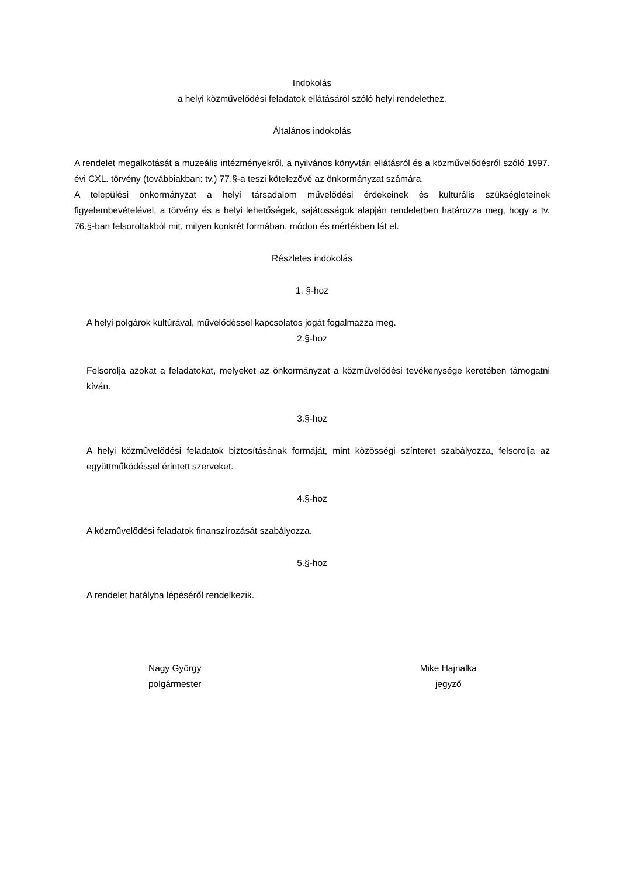Indokolás
a helyi közművelődési feladatok ellátásáról szóló helyi rendelethez.
Általános indokolás
A rendelet megalkotását a muzeális intézményekről, a nyilvános könyvtári ellátásról és a közművelődésről szóló 1997. évi CXL. törvény (továbbiakban: tv.) 77.§-a teszi kötelezővé az önkormányzat számára.
A települési önkormányzat a helyi társadalom művelődési érdekeinek és kulturális szükségleteinek figyelembevételével, a törvény és a helyi lehetőségek, sajátosságok alapján rendeletben határozza meg, hogy a tv. 76.§-ban felsoroltakból mit, milyen konkrét formában, módon és mértékben lát el.
Részletes indokolás
1. §-hoz
A helyi polgárok kultúrával, művelődéssel kapcsolatos jogát fogalmazza meg.
2.§-hoz
Felsorolja azokat a feladatokat, melyeket az önkormányzat a közművelődési tevékenysége keretében támogatni kíván.
3.§-hoz
A helyi közművelődési feladatok biztosításának formáját, mint közösségi színteret szabályozza, felsorolja az együttműködéssel érintett szerveket.
4.§-hoz
A közművelődési feladatok finanszírozását szabályozza.
5.§-hoz
A rendelet hatályba lépéséről rendelkezik.
Nagy György
polgármester
Mike Hajnalka
jegyző